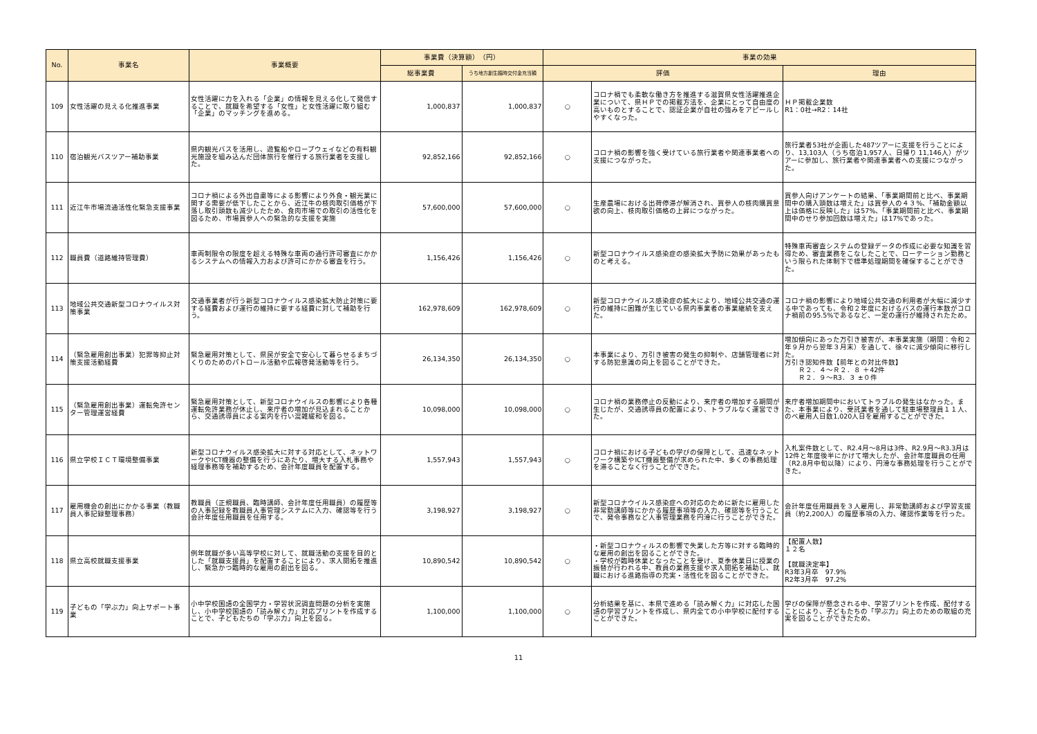| No. | 事業名 | 事業概要 | 事業費（決算額） （円） | | 事業の効果 | | |
| --- | --- | --- | --- | --- | --- | --- | --- |
| | | | 総事業費 | うち地方創生臨時交付金充当額 | 評価 | | 理由 |
| 109 | 女性活躍の見える化推進事業 | 女性活躍に力を入れる「企業」の情報を見える化して発信することで、就職を希望する「女性」と女性活躍に取り組む「企業」のマッチングを進める。 | 1,000,837 | 1,000,837 | ○ | コロナ禍でも柔軟な働き方を推進する滋賀県女性活躍推進企業について、県ＨＰでの掲載方法を、企業にとって自由度の高いものとすることで、認証企業が自社の強みをアピールしやすくなった。 | ＨＰ掲載企業数 R1：0社→R2：14社 |
| 110 | 宿泊観光バスツアー補助事業 | 県内観光バスを活用し、遊覧船やロープウェイなどの有料観光施設を組み込んだ団体旅行を催行する旅行業者を支援した。 | 92,852,166 | 92,852,166 | ○ | コロナ禍の影響を強く受けている旅行業者や関連事業者への支援につながった。 | 旅行業者53社が企画した487ツアーに支援を行うことにより、13,103人（うち宿泊1,957人、日帰り 11,146人）がツアーに参加し、旅行業者や関連事業者への支援につながった。 |
| 111 | 近江牛市場流通活性化緊急支援事業 | コロナ禍による外出自粛等による影響により外食・観光業に関する需要が低下したことから、近江牛の枝肉取引価格が下落し取引頭数も減少したため、食肉市場での取引の活性化を図るため、市場買参人への緊急的な支援を実施 | 57,600,000 | 57,600,000 | ○ | 生産農場における出荷停滞が解消され、買参人の枝肉購買意欲の向上、枝肉取引価格の上昇につながった。 | 買参人向けアンケートの結果、「事業期間前と比べ、事業期間中の購入頭数は増えた」は買参人の４３%、「補助金額以上は価格に反映した」は57%、「事業期間前と比べ、事業期間中のせり参加回数は増えた」は17%であった。 |
| 112 | 職員費（道路維持管理費） | 車両制限令の限度を超える特殊な車両の通行許可審査にかかるシステムへの情報入力および許可にかかる審査を行う。 | 1,156,426 | 1,156,426 | ○ | 新型コロナウイルス感染症の感染拡大予防に効果があったものと考える。 | 特殊車両審査システムの登録データの作成に必要な知識を習得ため、審査業務をこなしたことで、ローテーション勤務という限られた体制下で標準処理期間を確保することができた。 |
| 113 | 地域公共交通新型コロナウイルス対策事業 | 交通事業者が行う新型コロナウイルス感染拡大防止対策に要する経費および運行の維持に要する経費に対して補助を行う。 | 162,978,609 | 162,978,609 | ○ | 新型コロナウイルス感染症の拡大により、地域公共交通の運行の維持に困難が生じている県内事業者の事業継続を支えた。 | コロナ禍の影響により地域公共交通の利用者が大幅に減少する中であっても、令和２年度におけるバスの運行本数がコロナ禍前の95.5%であるなど、一定の運行が維持されたため。 |
| 114 | （緊急雇用創出事業）犯罪等抑止対策支援活動経費 | 緊急雇用対策として、県民が安全で安心して暮らせるまちづくりのためのパトロール活動や広報啓発活動等を行う。 | 26,134,350 | 26,134,350 | ○ | 本事業により、万引き被害の発生の抑制や、店舗管理者に対する防犯意識の向上を図ることができた。 | 増加傾向にあった万引き被害が、本事業実施（期間：令和２年９月から翌年３月末）を通して、徐々に減少傾向に移行した。 万引き認知件数【前年との対比件数】 Ｒ２．４～Ｒ２．８ ＋42件 Ｒ２．９～R3．３ ±０件 |
| 115 | （緊急雇用創出事業）運転免許センター管理運営経費 | 緊急雇用対策として、新型コロナウイルスの影響により各種運転免許業務が休止し、来庁者の増加が見込まれることから、交通誘導員による案内を行い混雑緩和を図る。 | 10,098,000 | 10,098,000 | ○ | コロナ禍の業務停止の反動により、来庁者の増加する期間が生じたが、交通誘導員の配置により、トラブルなく運営できた。 | 来庁者増加期間中においてトラブルの発生はなかった。また、本事業により、受託業者を通して駐車場整理員１１人、のべ雇用人日数1,020人日を雇用することができた。 |
| 116 | 県立学校ＩＣＴ環境整備事業 | 新型コロナウイルス感染拡大に対する対応として、ネットワークやICT機器の整備を行うにあたり、増大する入札事務や経理事務等を補助するため、会計年度職員を配置する。 | 1,557,943 | 1,557,943 | ○ | コロナ禍における子どもの学びの保障として、迅速なネットワーク構築やICT機器整備が求められた中、多くの事務処理を滞ることなく行うことができた。 | 入札案件数として、R2.4月～8月は3件、R2.9月～R3.3月は12件と年度後半にかけて増大したが、会計年度職員の任用（R2.8月中旬以降）により、円滑な事務処理を行うことができた。 |
| 117 | 雇用機会の創出にかかる事業（教職員人事記録整理事務） | 教職員（正規職員、臨時講師、会計年度任用職員）の履歴等の人事記録を教職員人事管理システムに入力、確認等を行う会計年度任用職員を任用する。 | 3,198,927 | 3,198,927 | ○ | 新型コロナウイルス感染症への対応のために新たに雇用した非常勤講師等にかかる履歴事項等の入力、確認等を行うことで、発令事務など人事管理業務を円滑に行うことができた。 | 会計年度任用職員を３人雇用し、非常勤講師および学習支援員（約2,200人）の履歴事項の入力、確認作業等を行った。 |
| 118 | 県立高校就職支援事業 | 例年就職が多い高等学校に対して、就職活動の支援を目的とした「就職支援員」を配置することにより、求人開拓を推進し、緊急かつ臨時的な雇用の創出を図る。 | 10,890,542 | 10,890,542 | ○ | ・新型コロナウィルスの影響で失業した方等に対する臨時的な雇用の創出を図ることができた。 ・学校が臨時休業となったことを受け、夏季休業日に授業の振替が行われる中、教員の業務支援や求人開拓を補助し、就職における進路指導の充実・活性化を図ることができた。 | 【配置人数】 １２名 【就職決定率】 R3年3月卒 97.9% R2年3月卒 97.2% |
| 119 | 子どもの「学ぶ力」向上サポート事業 | 小中学校国語の全国学力・学習状況調査問題の分析を実施し、小中学校国語の「読み解く力」対応プリントを作成することで、子どもたちの「学ぶ力」向上を図る。 | 1,100,000 | 1,100,000 | ○ | 分析結果を基に、本県で進める「読み解く力」に対応した国語の学習プリントを作成し、県内全ての小中学校に配付することができた。 | 学びの保障が懸念される中、学習プリントを作成、配付することにより、子どもたちの「学ぶ力」向上のための取組の充実を図ることができたため。 |
11